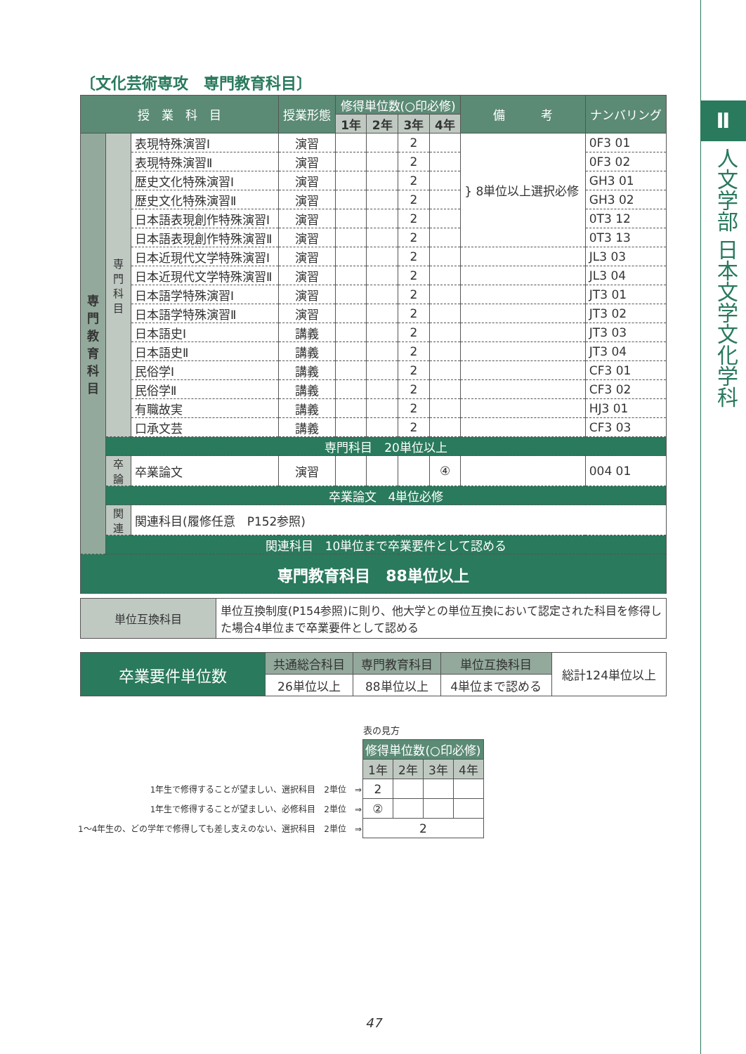Ⅱ
人文学部 日本文学文化学科
〔文化芸術専攻　専門教育科目〕
| 授 業 科 目 | | | 授業形態 | 修得単位数(○印必修) | | | | 備 考 | ナンバリング |
| --- | --- | --- | --- | --- | --- | --- | --- | --- | --- |
| | | | | 1年 | 2年 | 3年 | 4年 | | |
| 専 門 教 育 科 目 | 専門科目 | 表現特殊演習Ⅰ | 演習 | | | 2 | | } 8単位以上選択必修 | 0F3 01 |
| | | 表現特殊演習Ⅱ | 演習 | | | 2 | | | 0F3 02 |
| | | 歴史文化特殊演習Ⅰ | 演習 | | | 2 | | | GH3 01 |
| | | 歴史文化特殊演習Ⅱ | 演習 | | | 2 | | | GH3 02 |
| | | 日本語表現創作特殊演習Ⅰ | 演習 | | | 2 | | | 0T3 12 |
| | | 日本語表現創作特殊演習Ⅱ | 演習 | | | 2 | | | 0T3 13 |
| | | 日本近現代文学特殊演習Ⅰ | 演習 | | | 2 | | | JL3 03 |
| | | 日本近現代文学特殊演習Ⅱ | 演習 | | | 2 | | | JL3 04 |
| | | 日本語学特殊演習Ⅰ | 演習 | | | 2 | | | JT3 01 |
| | | 日本語学特殊演習Ⅱ | 演習 | | | 2 | | | JT3 02 |
| | | 日本語史Ⅰ | 講義 | | | 2 | | | JT3 03 |
| | | 日本語史Ⅱ | 講義 | | | 2 | | | JT3 04 |
| | | 民俗学Ⅰ | 講義 | | | 2 | | | CF3 01 |
| | | 民俗学Ⅱ | 講義 | | | 2 | | | CF3 02 |
| | | 有職故実 | 講義 | | | 2 | | | HJ3 01 |
| | | 口承文芸 | 講義 | | | 2 | | | CF3 03 |
| | 専門科目 20単位以上 | | | | | | | | |
| | 卒論 | 卒業論文 | 演習 | | | | ④ | | 004 01 |
| | 卒業論文 4単位必修 | | | | | | | | |
| | 関連 | 関連科目(履修任意 P152参照) | | | | | | | |
| | 関連科目 10単位まで卒業要件として認める | | | | | | | | |
| 専門教育科目 88単位以上 | | | | | | | | | |
| 単位互換科目 | 単位互換制度(P154参照)に則り、他大学との単位互換において認定された科目を修得した場合4単位まで卒業要件として認める |
| 卒業要件単位数 | 共通総合科目 | 専門教育科目 | 単位互換科目 | 総計124単位以上 |
| | 26単位以上 | 88単位以上 | 4単位まで認める | |
| | 表の見方 | | | |
| | 修得単位数(○印必修) | | | |
| | 1年 | 2年 | 3年 | 4年 |
| 1年生で修得することが望ましい、選択科目 2単位 ⇒ | 2 | | | |
| 1年生で修得することが望ましい、必修科目 2単位 ⇒ | ② | | | |
| 1～4年生の、どの学年で修得しても差し支えのない、選択科目 2単位 ⇒ | 2 | | | |
47